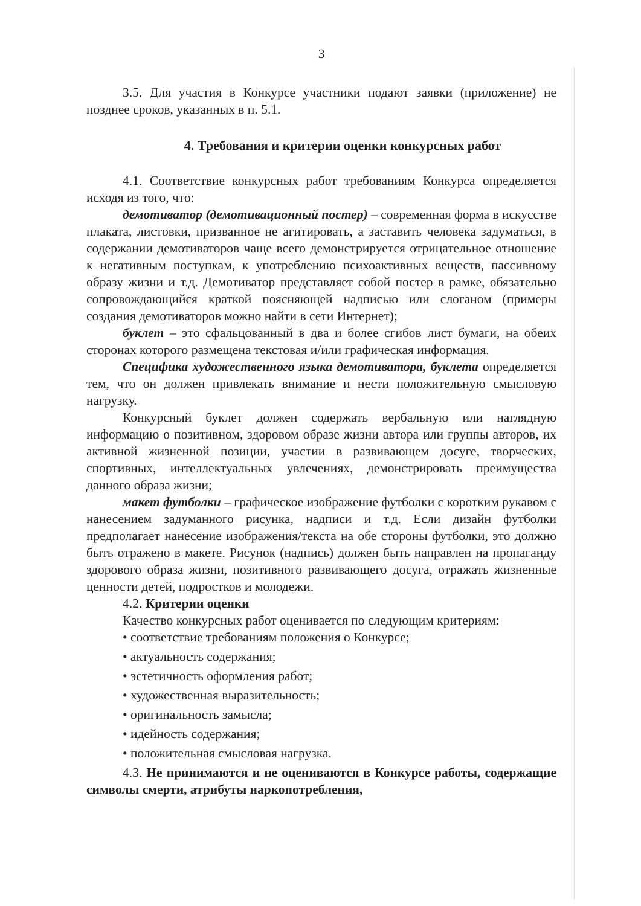3
3.5. Для участия в Конкурсе участники подают заявки (приложение) не позднее сроков, указанных в п. 5.1.
4. Требования и критерии оценки конкурсных работ
4.1. Соответствие конкурсных работ требованиям Конкурса определяется исходя из того, что:
демотиватор (демотивационный постер) – современная форма в искусстве плаката, листовки, призванное не агитировать, а заставить человека задуматься, в содержании демотиваторов чаще всего демонстрируется отрицательное отношение к негативным поступкам, к употреблению психоактивных веществ, пассивному образу жизни и т.д. Демотиватор представляет собой постер в рамке, обязательно сопровождающийся краткой поясняющей надписью или слоганом (примеры создания демотиваторов можно найти в сети Интернет);
буклет – это сфальцованный в два и более сгибов лист бумаги, на обеих сторонах которого размещена текстовая и/или графическая информация.
Специфика художественного языка демотиватора, буклета определяется тем, что он должен привлекать внимание и нести положительную смысловую нагрузку.
Конкурсный буклет должен содержать вербальную или наглядную информацию о позитивном, здоровом образе жизни автора или группы авторов, их активной жизненной позиции, участии в развивающем досуге, творческих, спортивных, интеллектуальных увлечениях, демонстрировать преимущества данного образа жизни;
макет футболки – графическое изображение футболки с коротким рукавом с нанесением задуманного рисунка, надписи и т.д. Если дизайн футболки предполагает нанесение изображения/текста на обе стороны футболки, это должно быть отражено в макете. Рисунок (надпись) должен быть направлен на пропаганду здорового образа жизни, позитивного развивающего досуга, отражать жизненные ценности детей, подростков и молодежи.
4.2. Критерии оценки
Качество конкурсных работ оценивается по следующим критериям:
• соответствие требованиям положения о Конкурсе;
• актуальность содержания;
• эстетичность оформления работ;
• художественная выразительность;
• оригинальность замысла;
• идейность содержания;
• положительная смысловая нагрузка.
4.3. Не принимаются и не оцениваются в Конкурсе работы, содержащие символы смерти, атрибуты наркопотребления,